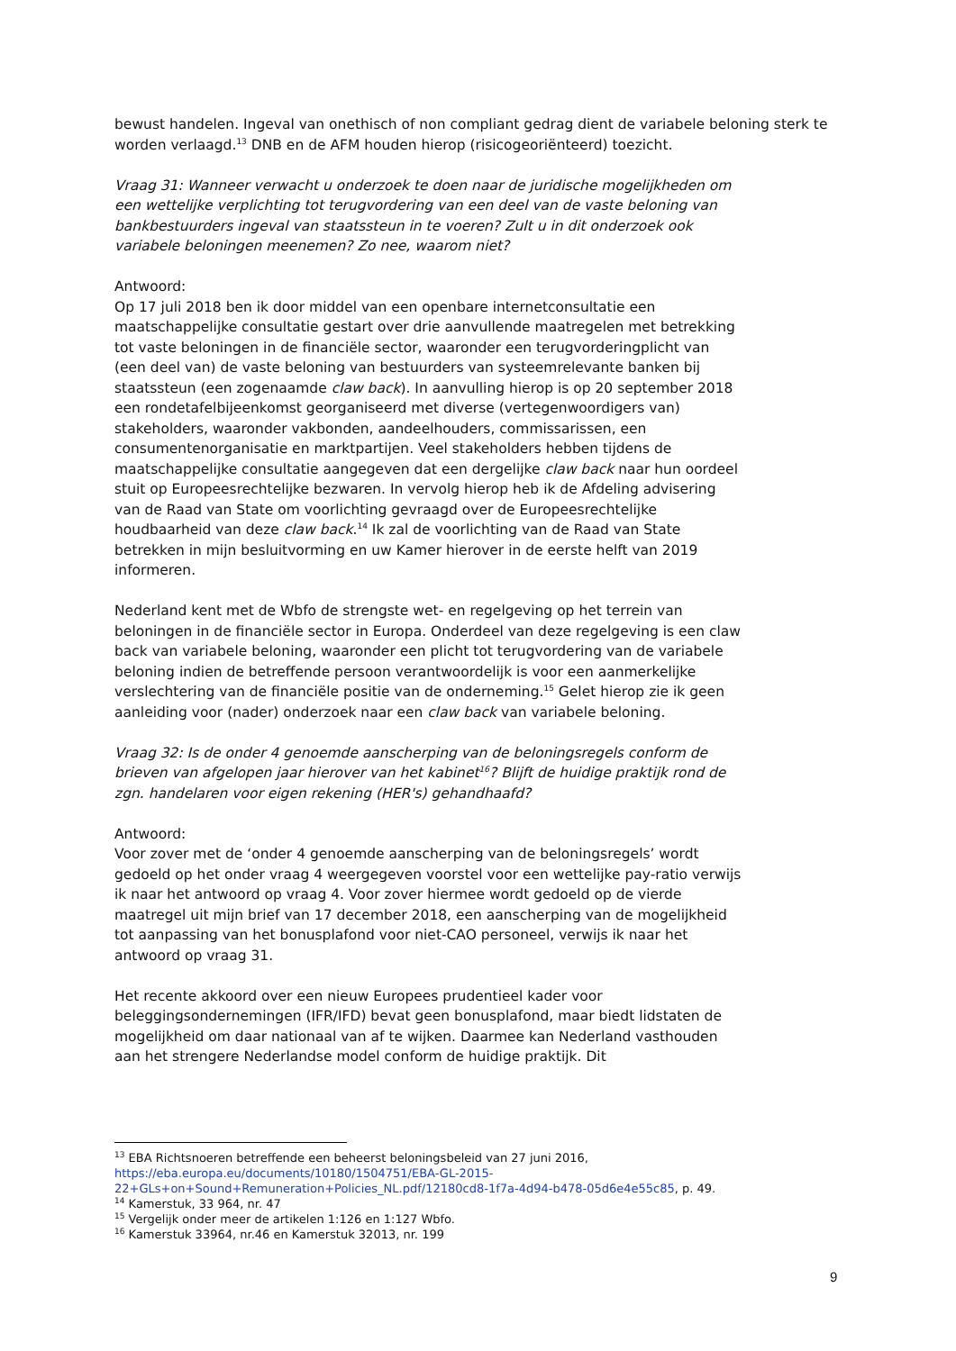bewust handelen. Ingeval van onethisch of non compliant gedrag dient de variabele beloning sterk te worden verlaagd.<sup>13</sup> DNB en de AFM houden hierop (risicogeoriënteerd) toezicht.
Vraag 31: Wanneer verwacht u onderzoek te doen naar de juridische mogelijkheden om een wettelijke verplichting tot terugvordering van een deel van de vaste beloning van bankbestuurders ingeval van staatssteun in te voeren? Zult u in dit onderzoek ook variabele beloningen meenemen? Zo nee, waarom niet?
Antwoord:
Op 17 juli 2018 ben ik door middel van een openbare internetconsultatie een maatschappelijke consultatie gestart over drie aanvullende maatregelen met betrekking tot vaste beloningen in de financiële sector, waaronder een terugvorderingplicht van (een deel van) de vaste beloning van bestuurders van systeemrelevante banken bij staatssteun (een zogenaamde claw back). In aanvulling hierop is op 20 september 2018 een rondetafelbijeenkomst georganiseerd met diverse (vertegenwoordigers van) stakeholders, waaronder vakbonden, aandeelhouders, commissarissen, een consumentenorganisatie en marktpartijen. Veel stakeholders hebben tijdens de maatschappelijke consultatie aangegeven dat een dergelijke claw back naar hun oordeel stuit op Europeesrechtelijke bezwaren. In vervolg hierop heb ik de Afdeling advisering van de Raad van State om voorlichting gevraagd over de Europeesrechtelijke houdbaarheid van deze claw back.<sup>14</sup> Ik zal de voorlichting van de Raad van State betrekken in mijn besluitvorming en uw Kamer hierover in de eerste helft van 2019 informeren.
Nederland kent met de Wbfo de strengste wet- en regelgeving op het terrein van beloningen in de financiële sector in Europa. Onderdeel van deze regelgeving is een claw back van variabele beloning, waaronder een plicht tot terugvordering van de variabele beloning indien de betreffende persoon verantwoordelijk is voor een aanmerkelijke verslechtering van de financiële positie van de onderneming.<sup>15</sup> Gelet hierop zie ik geen aanleiding voor (nader) onderzoek naar een claw back van variabele beloning.
Vraag 32: Is de onder 4 genoemde aanscherping van de beloningsregels conform de brieven van afgelopen jaar hierover van het kabinet<sup>16</sup>? Blijft de huidige praktijk rond de zgn. handelaren voor eigen rekening (HER's) gehandhaafd?
Antwoord:
Voor zover met de ‘onder 4 genoemde aanscherping van de beloningsregels’ wordt gedoeld op het onder vraag 4 weergegeven voorstel voor een wettelijke pay-ratio verwijs ik naar het antwoord op vraag 4. Voor zover hiermee wordt gedoeld op de vierde maatregel uit mijn brief van 17 december 2018, een aanscherping van de mogelijkheid tot aanpassing van het bonusplafond voor niet-CAO personeel, verwijs ik naar het antwoord op vraag 31.
Het recente akkoord over een nieuw Europees prudentieel kader voor beleggingsondernemingen (IFR/IFD) bevat geen bonusplafond, maar biedt lidstaten de mogelijkheid om daar nationaal van af te wijken. Daarmee kan Nederland vasthouden aan het strengere Nederlandse model conform de huidige praktijk. Dit
<sup>13</sup> EBA Richtsnoeren betreffende een beheerst beloningsbeleid van 27 juni 2016, https://eba.europa.eu/documents/10180/1504751/EBA-GL-2015-22+GLs+on+Sound+Remuneration+Policies_NL.pdf/12180cd8-1f7a-4d94-b478-05d6e4e55c85, p. 49.
<sup>14</sup> Kamerstuk, 33 964, nr. 47
<sup>15</sup> Vergelijk onder meer de artikelen 1:126 en 1:127 Wbfo.
<sup>16</sup> Kamerstuk 33964, nr.46 en Kamerstuk 32013, nr. 199
9